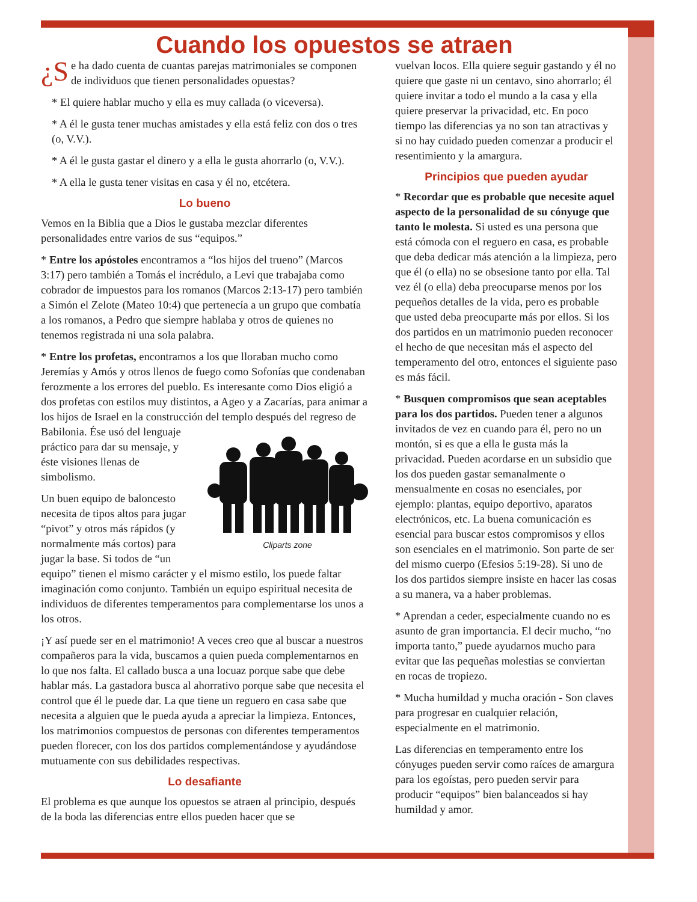Cuando los opuestos se atraen
¿S e ha dado cuenta de cuantas parejas matrimoniales se componen de individuos que tienen personalidades opuestas?
* El quiere hablar mucho y ella es muy callada (o viceversa).
* A él le gusta tener muchas amistades y ella está feliz con dos o tres (o, V.V.).
* A él le gusta gastar el dinero y a ella le gusta ahorrarlo (o, V.V.).
* A ella le gusta tener visitas en casa y él no, etcétera.
Lo bueno
Vemos en la Biblia que a Dios le gustaba mezclar diferentes personalidades entre varios de sus “equipos.”
* Entre los apóstoles encontramos a “los hijos del trueno” (Marcos 3:17) pero también a Tomás el incrédulo, a Levi que trabajaba como cobrador de impuestos para los romanos (Marcos 2:13-17) pero también a Simón el Zelote (Mateo 10:4) que pertenecía a un grupo que combatía a los romanos, a Pedro que siempre hablaba y otros de quienes no tenemos registrada ni una sola palabra.
* Entre los profetas, encontramos a los que lloraban mucho como Jeremías y Amós y otros llenos de fuego como Sofonías que condenaban ferozmente a los errores del pueblo. Es interesante como Dios eligió a dos profetas con estilos muy distintos, a Ageo y a Zacarías, para animar a los hijos de Israel en la construcción
Cliparts zone del templo después del regreso de Babilonia. Ése usó del lenguaje práctico para dar su mensaje, y éste visiones llenas de simbolismo.
Un buen equipo de baloncesto necesita de tipos altos para jugar “pivot” y otros más rápidos (y normalmente más cortos) para jugar la base. Si todos de “un equipo” tienen el mismo carácter y el mismo estilo, los puede faltar imaginación como conjunto. También un equipo espiritual necesita de individuos de diferentes temperamentos para complementarse los unos a los otros.
¡Y así puede ser en el matrimonio! A veces creo que al buscar a nuestros compañeros para la vida, buscamos a quien pueda complementarnos en lo que nos falta. El callado busca a una locuaz porque sabe que debe hablar más. La gastadora busca al ahorrativo porque sabe que necesita el control que él le puede dar. La que tiene un reguero en casa sabe que necesita a alguien que le pueda ayuda a apreciar la limpieza. Entonces, los matrimonios compuestos de personas con diferentes temperamentos pueden florecer, con los dos partidos complementándose y ayudándose mutuamente con sus debilidades respectivas.
Lo desafiante
El problema es que aunque los opuestos se atraen al principio, después de la boda las diferencias entre ellos pueden hacer que se
vuelvan locos. Ella quiere seguir gastando y él no quiere que gaste ni un centavo, sino ahorrarlo; él quiere invitar a todo el mundo a la casa y ella quiere preservar la privacidad, etc. En poco tiempo las diferencias ya no son tan atractivas y si no hay cuidado pueden comenzar a producir el resentimiento y la amargura.
Principios que pueden ayudar
* Recordar que es probable que necesite aquel aspecto de la personalidad de su cónyuge que tanto le molesta. Si usted es una persona que está cómoda con el reguero en casa, es probable que deba dedicar más atención a la limpieza, pero que él (o ella) no se obsesione tanto por ella. Tal vez él (o ella) deba preocuparse menos por los pequeños detalles de la vida, pero es probable que usted deba preocuparte más por ellos. Si los dos partidos en un matrimonio pueden reconocer el hecho de que necesitan más el aspecto del temperamento del otro, entonces el siguiente paso es más fácil.
* Busquen compromisos que sean aceptables para los dos partidos. Pueden tener a algunos invitados de vez en cuando para él, pero no un montón, si es que a ella le gusta más la privacidad. Pueden acordarse en un subsidio que los dos pueden gastar semanalmente o mensualmente en cosas no esenciales, por ejemplo: plantas, equipo deportivo, aparatos electrónicos, etc. La buena comunicación es esencial para buscar estos compromisos y ellos son esenciales en el matrimonio. Son parte de ser del mismo cuerpo (Efesios 5:19-28). Si uno de los dos partidos siempre insiste en hacer las cosas a su manera, va a haber problemas.
* Aprendan a ceder, especialmente cuando no es asunto de gran importancia. El decir mucho, “no importa tanto,” puede ayudarnos mucho para evitar que las pequeñas molestias se conviertan en rocas de tropiezo.
* Mucha humildad y mucha oración - Son claves para progresar en cualquier relación, especialmente en el matrimonio.
Las diferencias en temperamento entre los cónyuges pueden servir como raíces de amargura para los egoístas, pero pueden servir para producir “equipos” bien balanceados si hay humildad y amor.